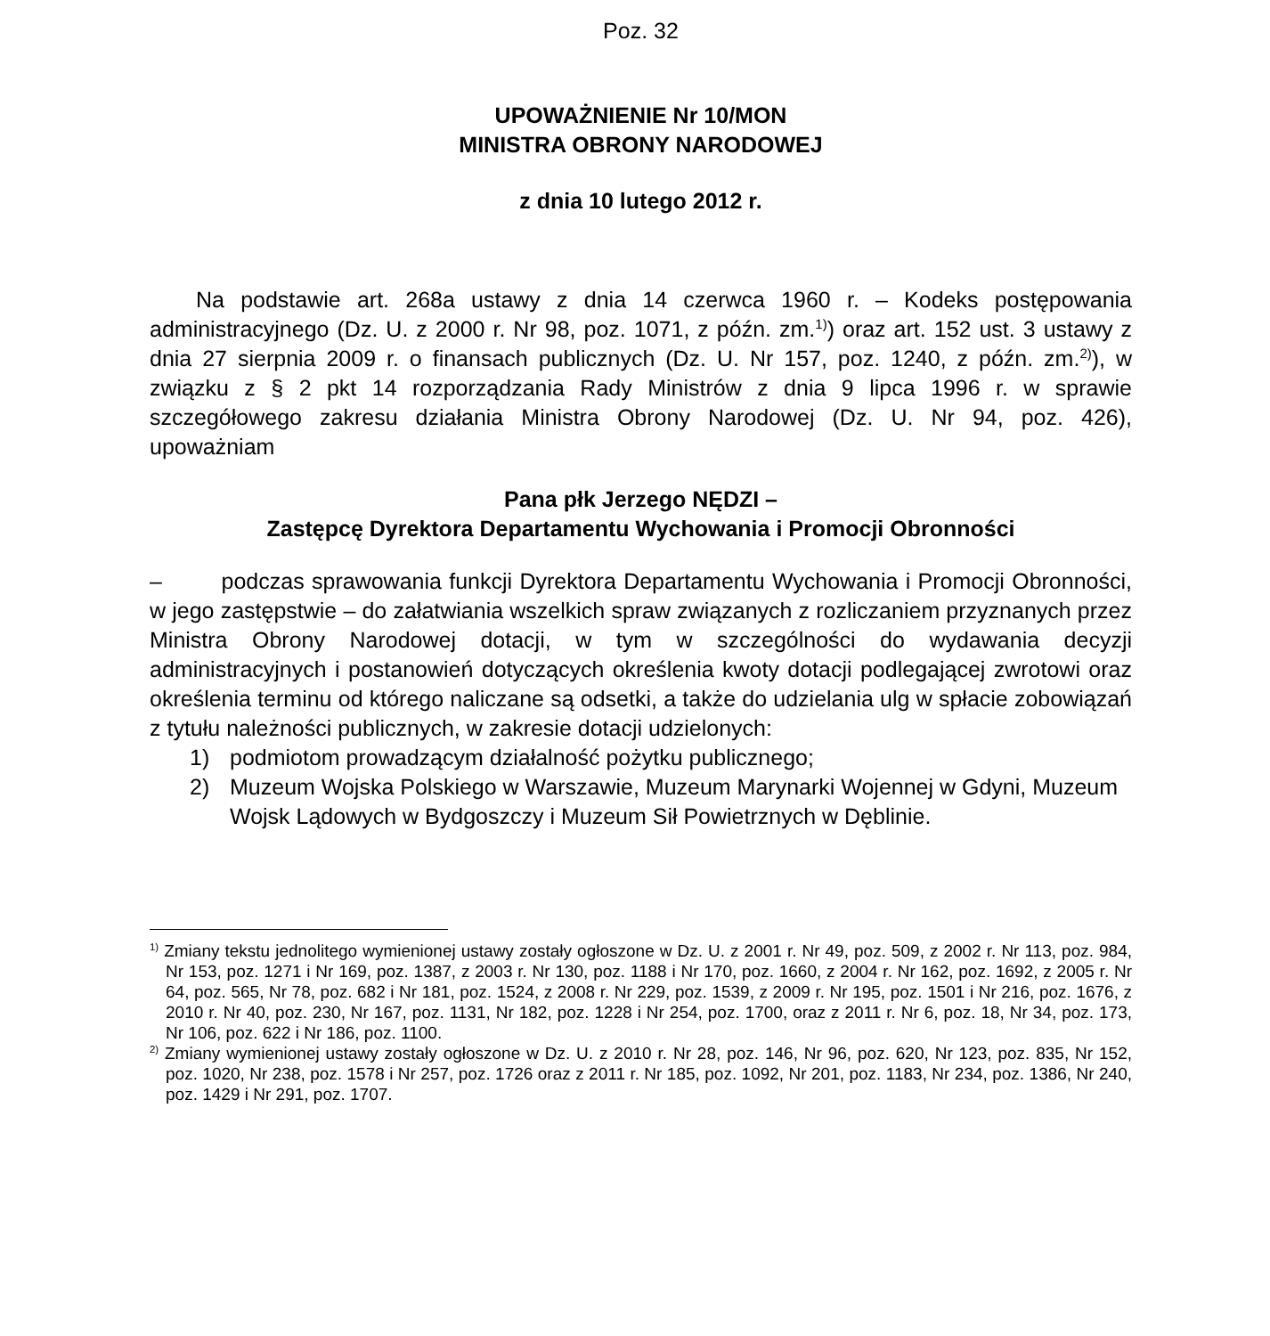Poz. 32
UPOWAŻNIENIE Nr 10/MON
MINISTRA OBRONY NARODOWEJ
z dnia 10 lutego 2012 r.
Na podstawie art. 268a ustawy z dnia 14 czerwca 1960 r. – Kodeks postępowania administracyjnego (Dz. U. z 2000 r. Nr 98, poz. 1071, z późn. zm.<sup>1)</sup>) oraz art. 152 ust. 3 ustawy z dnia 27 sierpnia 2009 r. o finansach publicznych (Dz. U. Nr 157, poz. 1240, z późn. zm.<sup>2)</sup>), w związku z § 2 pkt 14 rozporządzania Rady Ministrów z dnia 9 lipca 1996 r. w sprawie szczegółowego zakresu działania Ministra Obrony Narodowej (Dz. U. Nr 94, poz. 426), upoważniam
Pana płk Jerzego NĘDZI –
Zastępcę Dyrektora Departamentu Wychowania i Promocji Obronności
– podczas sprawowania funkcji Dyrektora Departamentu Wychowania i Promocji Obronności, w jego zastępstwie – do załatwiania wszelkich spraw związanych z rozliczaniem przyznanych przez Ministra Obrony Narodowej dotacji, w tym w szczególności do wydawania decyzji administracyjnych i postanowień dotyczących określenia kwoty dotacji podlegającej zwrotowi oraz określenia terminu od którego naliczane są odsetki, a także do udzielania ulg w spłacie zobowiązań z tytułu należności publicznych, w zakresie dotacji udzielonych:
1) podmiotom prowadzącym działalność pożytku publicznego;
2) Muzeum Wojska Polskiego w Warszawie, Muzeum Marynarki Wojennej w Gdyni, Muzeum Wojsk Lądowych w Bydgoszczy i Muzeum Sił Powietrznych w Dęblinie.
<sup>1)</sup> Zmiany tekstu jednolitego wymienionej ustawy zostały ogłoszone w Dz. U. z 2001 r. Nr 49, poz. 509, z 2002 r. Nr 113, poz. 984, Nr 153, poz. 1271 i Nr 169, poz. 1387, z 2003 r. Nr 130, poz. 1188 i Nr 170, poz. 1660, z 2004 r. Nr 162, poz. 1692, z 2005 r. Nr 64, poz. 565, Nr 78, poz. 682 i Nr 181, poz. 1524, z 2008 r. Nr 229, poz. 1539, z 2009 r. Nr 195, poz. 1501 i Nr 216, poz. 1676, z 2010 r. Nr 40, poz. 230, Nr 167, poz. 1131, Nr 182, poz. 1228 i Nr 254, poz. 1700, oraz z 2011 r. Nr 6, poz. 18, Nr 34, poz. 173, Nr 106, poz. 622 i Nr 186, poz. 1100.
<sup>2)</sup> Zmiany wymienionej ustawy zostały ogłoszone w Dz. U. z 2010 r. Nr 28, poz. 146, Nr 96, poz. 620, Nr 123, poz. 835, Nr 152, poz. 1020, Nr 238, poz. 1578 i Nr 257, poz. 1726 oraz z 2011 r. Nr 185, poz. 1092, Nr 201, poz. 1183, Nr 234, poz. 1386, Nr 240, poz. 1429 i Nr 291, poz. 1707.